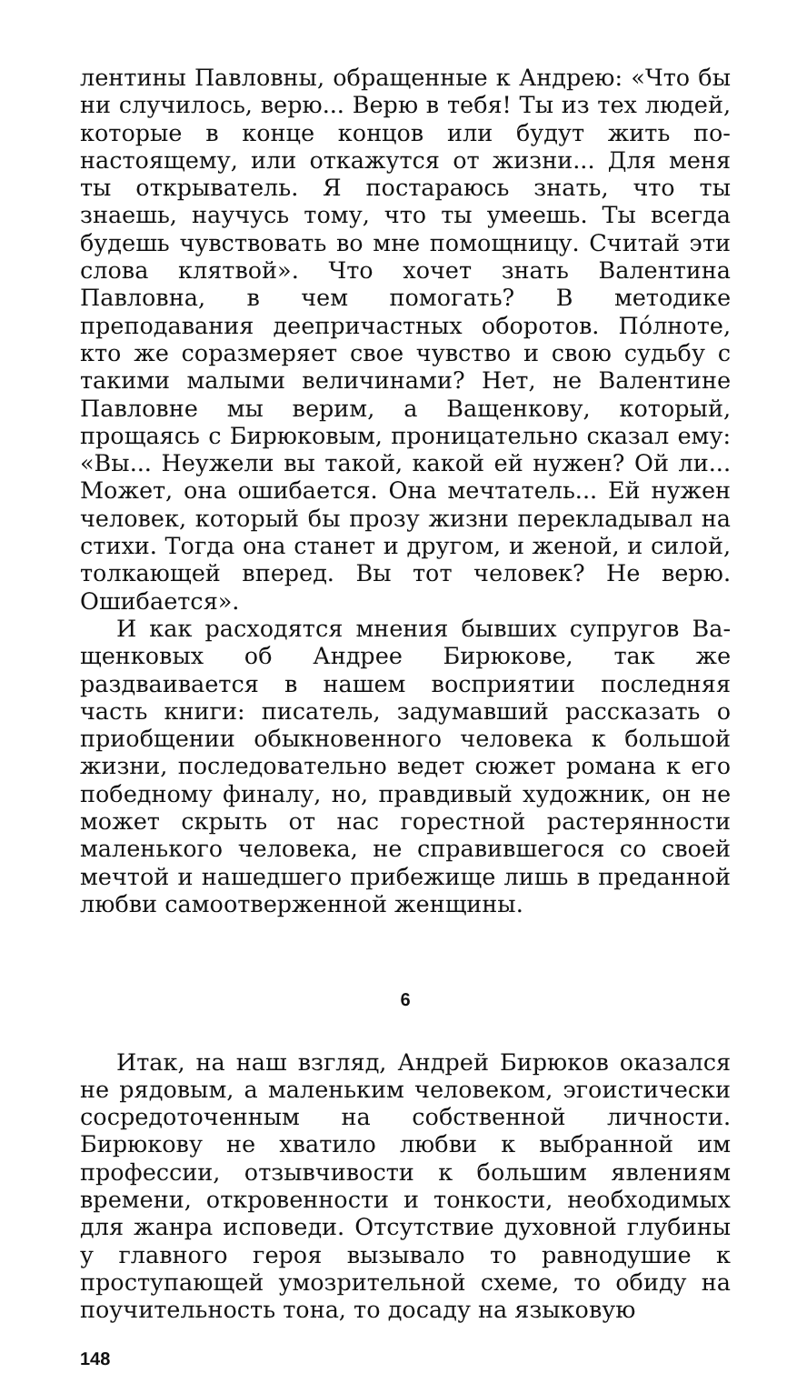лентины Павловны, обращенные к Андрею: «Что бы ни случилось, верю... Верю в тебя! Ты из тех людей, которые в конце концов или будут жить по-настояще­му, или откажутся от жизни... Для меня ты открыва­тель. Я постараюсь знать, что ты знаешь, научусь то­му, что ты умеешь. Ты всегда будешь чувствовать во мне помощницу. Считай эти слова клятвой». Что хо­чет знать Валентина Павловна, в чем помогать? В ме­тодике преподавания деепричастных оборотов. По́л­ноте, кто же соразмеряет свое чувство и свою судьбу с такими малыми величинами? Нет, не Валентине Павловне мы верим, а Ващенкову, который, прощаясь с Бирюковым, проницательно сказал ему: «Вы... Неу­жели вы такой, какой ей нужен? Ой ли... Может, она ошибается. Она мечтатель... Ей нужен человек, кото­рый бы прозу жизни перекладывал на стихи. Тогда она станет и другом, и женой, и силой, толкающей вперед. Вы тот человек? Не верю. Ошибается».
И как расходятся мнения бывших супругов Ва­щенковых об Андрее Бирюкове, так же раздваивается в нашем восприятии последняя часть книги: писатель, задумавший рассказать о приобщении обыкновенного человека к большой жизни, последовательно ведет сю­жет романа к его победному финалу, но, правдивый художник, он не может скрыть от нас горестной рас­терянности маленького человека, не справившегося со своей мечтой и нашедшего прибежище лишь в предан­ной любви самоотверженной женщины.
6
Итак, на наш взгляд, Андрей Бирюков оказался не рядовым, а маленьким человеком, эгоистически сосре­доточенным на собственной личности. Бирюкову не хватило любви к выбранной им профессии, отзывчи­вости к большим явлениям времени, откровенности и тонкости, необходимых для жанра исповеди. Отсут­ствие духовной глубины у главного героя вызывало то равнодушие к проступающей умозрительной схеме, то обиду на поучительность тона, то досаду на языковую
148